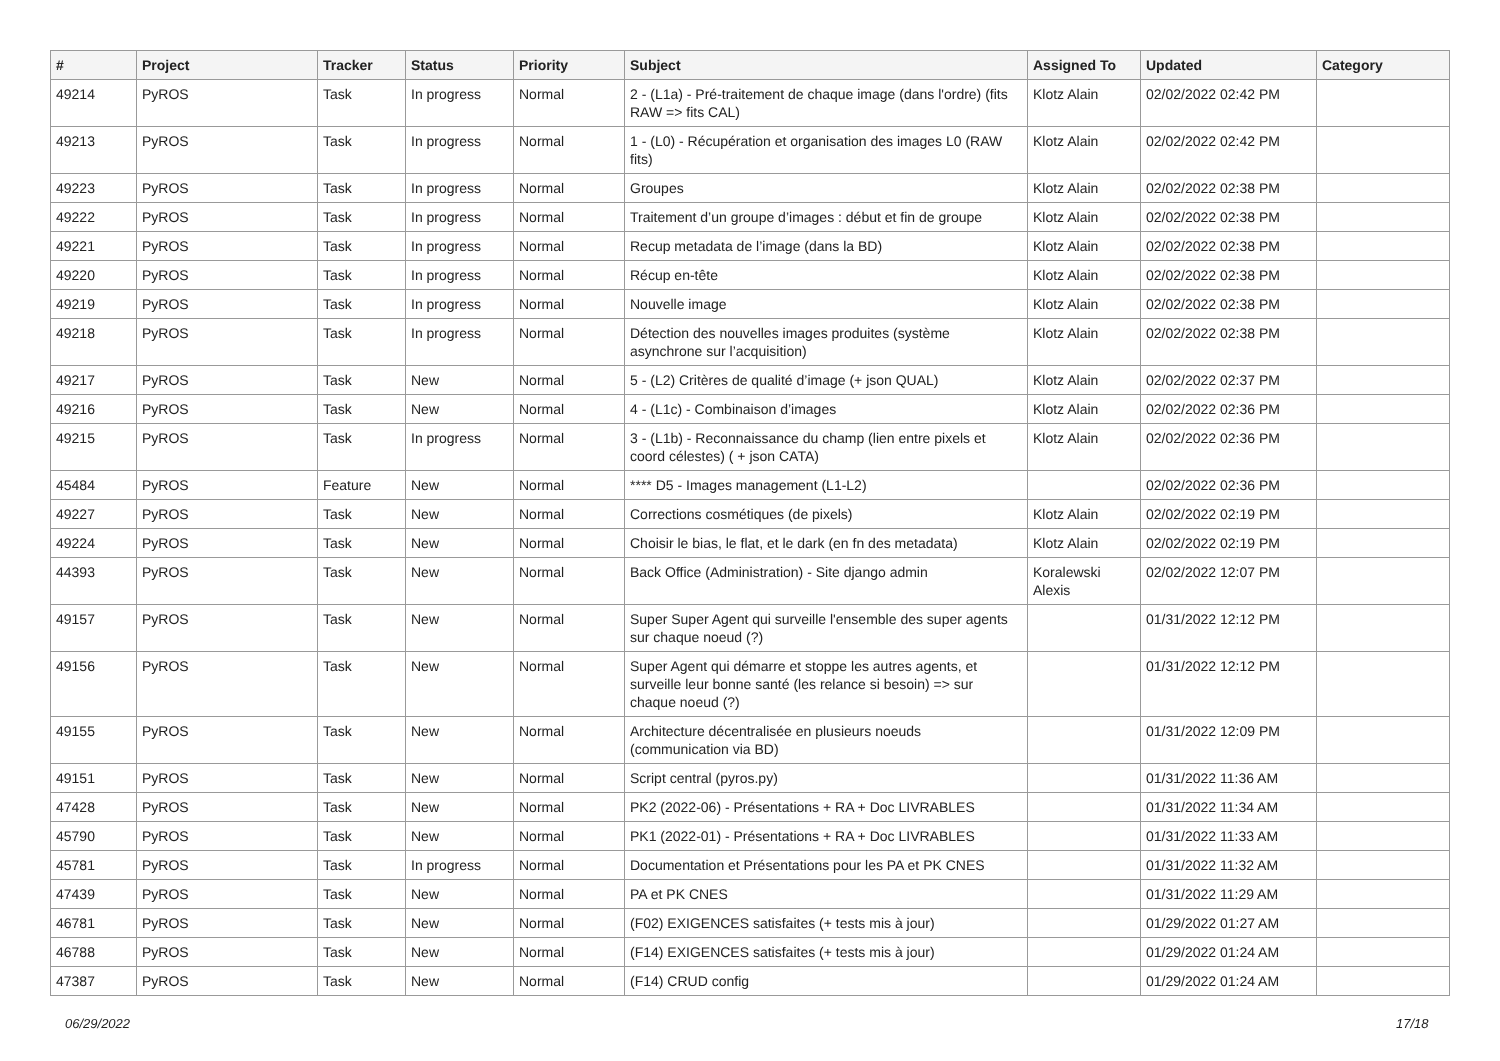| # | Project | Tracker | Status | Priority | Subject | Assigned To | Updated | Category |
| --- | --- | --- | --- | --- | --- | --- | --- | --- |
| 49214 | PyROS | Task | In progress | Normal | 2 - (L1a) - Pré-traitement de chaque image (dans l'ordre) (fits RAW => fits CAL) | Klotz Alain | 02/02/2022 02:42 PM | |
| 49213 | PyROS | Task | In progress | Normal | 1 - (L0) - Récupération et organisation des images L0 (RAW fits) | Klotz Alain | 02/02/2022 02:42 PM | |
| 49223 | PyROS | Task | In progress | Normal | Groupes | Klotz Alain | 02/02/2022 02:38 PM | |
| 49222 | PyROS | Task | In progress | Normal | Traitement d’un groupe d’images : début et fin de groupe | Klotz Alain | 02/02/2022 02:38 PM | |
| 49221 | PyROS | Task | In progress | Normal | Recup metadata de l’image (dans la BD) | Klotz Alain | 02/02/2022 02:38 PM | |
| 49220 | PyROS | Task | In progress | Normal | Récup en-tête | Klotz Alain | 02/02/2022 02:38 PM | |
| 49219 | PyROS | Task | In progress | Normal | Nouvelle image | Klotz Alain | 02/02/2022 02:38 PM | |
| 49218 | PyROS | Task | In progress | Normal | Détection des nouvelles images produites (système asynchrone sur l’acquisition) | Klotz Alain | 02/02/2022 02:38 PM | |
| 49217 | PyROS | Task | New | Normal | 5 - (L2) Critères de qualité d’image (+ json QUAL) | Klotz Alain | 02/02/2022 02:37 PM | |
| 49216 | PyROS | Task | New | Normal | 4 - (L1c) - Combinaison d’images | Klotz Alain | 02/02/2022 02:36 PM | |
| 49215 | PyROS | Task | In progress | Normal | 3 - (L1b) - Reconnaissance du champ (lien entre pixels et coord célestes) ( + json CATA) | Klotz Alain | 02/02/2022 02:36 PM | |
| 45484 | PyROS | Feature | New | Normal | **** D5 - Images management (L1-L2) | | 02/02/2022 02:36 PM | |
| 49227 | PyROS | Task | New | Normal | Corrections cosmétiques (de pixels) | Klotz Alain | 02/02/2022 02:19 PM | |
| 49224 | PyROS | Task | New | Normal | Choisir le bias, le flat, et le dark (en fn des metadata) | Klotz Alain | 02/02/2022 02:19 PM | |
| 44393 | PyROS | Task | New | Normal | Back Office (Administration) - Site django admin | Koralewski Alexis | 02/02/2022 12:07 PM | |
| 49157 | PyROS | Task | New | Normal | Super Super Agent qui surveille l'ensemble des super agents sur chaque noeud (?) | | 01/31/2022 12:12 PM | |
| 49156 | PyROS | Task | New | Normal | Super Agent qui démarre et stoppe les autres agents, et surveille leur bonne santé (les relance si besoin) => sur chaque noeud (?) | | 01/31/2022 12:12 PM | |
| 49155 | PyROS | Task | New | Normal | Architecture décentralisée en plusieurs noeuds (communication via BD) | | 01/31/2022 12:09 PM | |
| 49151 | PyROS | Task | New | Normal | Script central (pyros.py) | | 01/31/2022 11:36 AM | |
| 47428 | PyROS | Task | New | Normal | PK2 (2022-06) - Présentations + RA + Doc LIVRABLES | | 01/31/2022 11:34 AM | |
| 45790 | PyROS | Task | New | Normal | PK1 (2022-01) - Présentations + RA + Doc LIVRABLES | | 01/31/2022 11:33 AM | |
| 45781 | PyROS | Task | In progress | Normal | Documentation et Présentations pour les PA et PK CNES | | 01/31/2022 11:32 AM | |
| 47439 | PyROS | Task | New | Normal | PA et PK CNES | | 01/31/2022 11:29 AM | |
| 46781 | PyROS | Task | New | Normal | (F02) EXIGENCES satisfaites (+ tests mis à jour) | | 01/29/2022 01:27 AM | |
| 46788 | PyROS | Task | New | Normal | (F14) EXIGENCES satisfaites (+ tests mis à jour) | | 01/29/2022 01:24 AM | |
| 47387 | PyROS | Task | New | Normal | (F14) CRUD config | | 01/29/2022 01:24 AM | |
06/29/2022 17/18